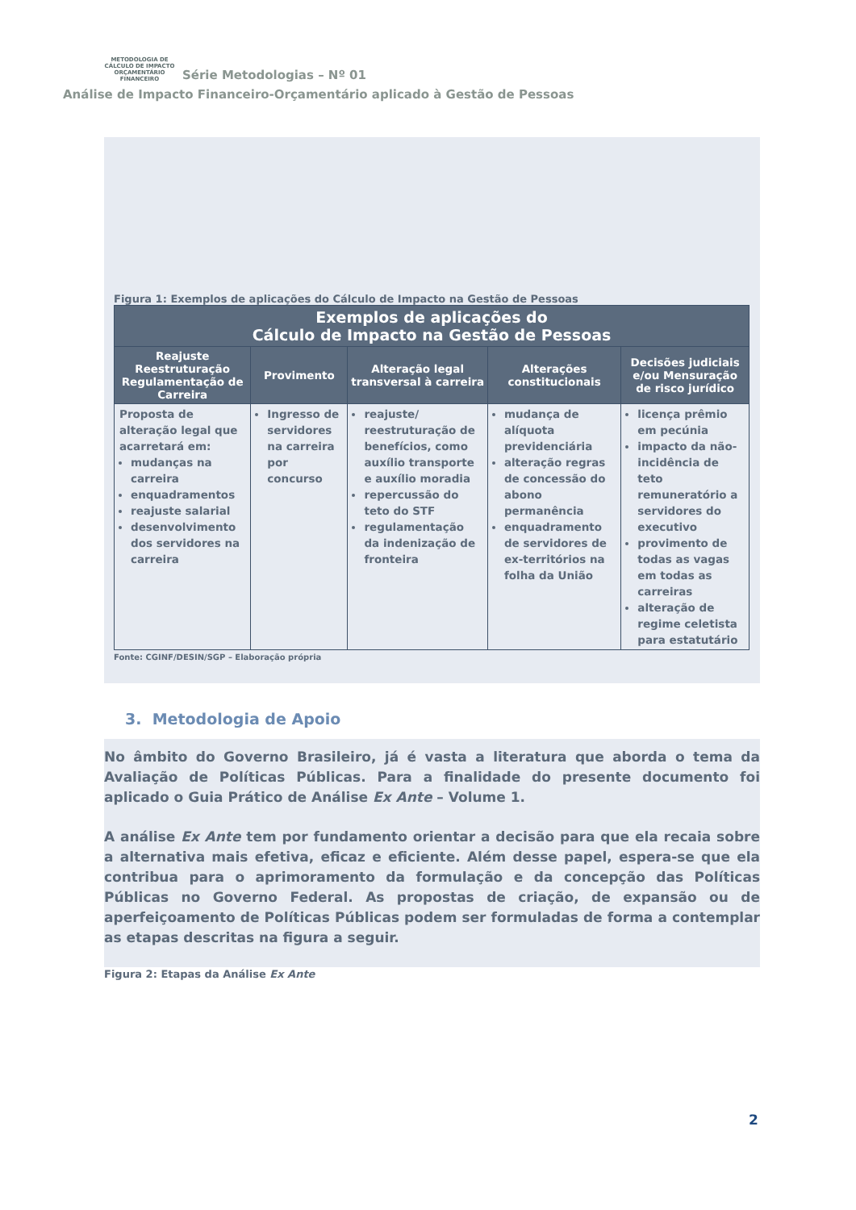METODOLOGIA DE
CÁLCULO DE IMPACTO
ORÇAMENTÁRIO FINANCEIRO
Série Metodologias – Nº 01
Análise de Impacto Financeiro-Orçamentário aplicado à Gestão de Pessoas
Figura 1: Exemplos de aplicações do Cálculo de Impacto na Gestão de Pessoas
| Exemplos de aplicações do Cálculo de Impacto na Gestão de Pessoas | | | | |
| --- | --- | --- | --- | --- |
| Reajuste Reestruturação Regulamentação de Carreira | Provimento | Alteração legal transversal à carreira | Alterações constitucionais | Decisões judiciais e/ou Mensuração de risco jurídico |
| Proposta de alteração legal que acarretará em: mudanças na carreira enquadramentos reajuste salarial desenvolvimento dos servidores na carreira | Ingresso de servidores na carreira por concurso | reajuste/ reestruturação de benefícios, como auxílio transporte e auxílio moradia repercussão do teto do STF regulamentação da indenização de fronteira | mudança de alíquota previdenciária alteração regras de concessão do abono permanência enquadramento de servidores de ex-territórios na folha da União | licença prêmio em pecúnia impacto da não-incidência de teto remuneratório a servidores do executivo provimento de todas as vagas em todas as carreiras alteração de regime celetista para estatutário |
Fonte: CGINF/DESIN/SGP – Elaboração própria
3. Metodologia de Apoio
No âmbito do Governo Brasileiro, já é vasta a literatura que aborda o tema da Avaliação de Políticas Públicas. Para a finalidade do presente documento foi aplicado o Guia Prático de Análise Ex Ante – Volume 1.
A análise Ex Ante tem por fundamento orientar a decisão para que ela recaia sobre a alternativa mais efetiva, eficaz e eficiente. Além desse papel, espera-se que ela contribua para o aprimoramento da formulação e da concepção das Políticas Públicas no Governo Federal. As propostas de criação, de expansão ou de aperfeiçoamento de Políticas Públicas podem ser formuladas de forma a contemplar as etapas descritas na figura a seguir.
Figura 2: Etapas da Análise Ex Ante
2